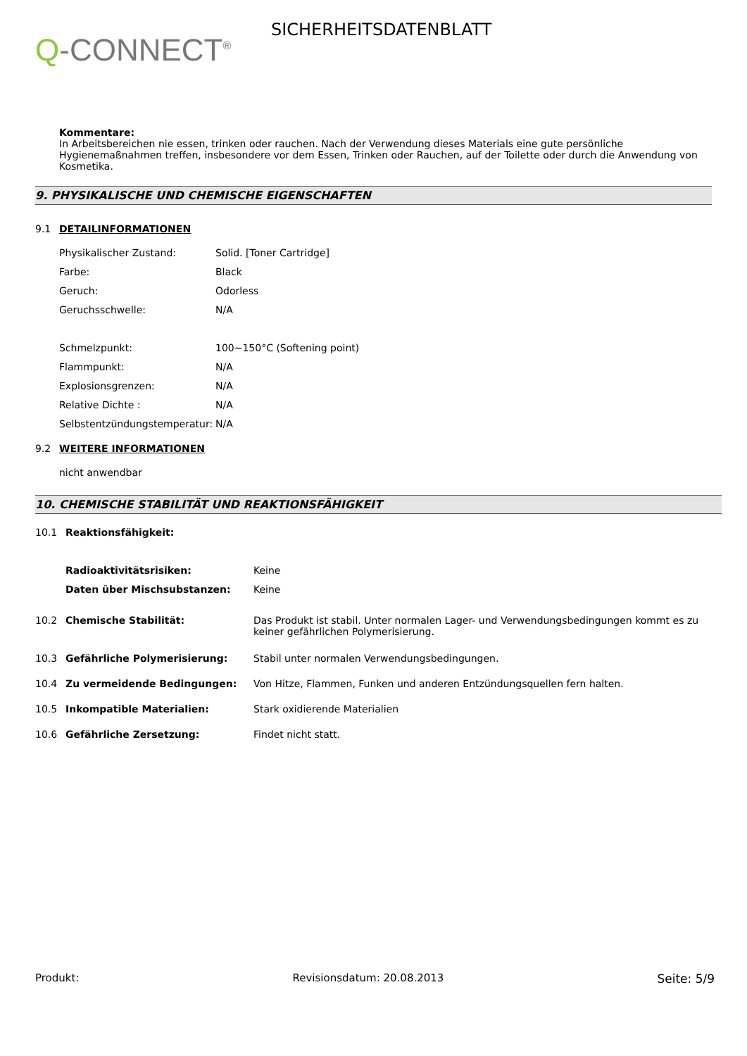Q-CONNECT<sup>®</sup>
SICHERHEITSDATENBLATT
Kommentare:
In Arbeitsbereichen nie essen, trinken oder rauchen. Nach der Verwendung dieses Materials eine gute persönliche Hygienemaßnahmen treffen, insbesondere vor dem Essen, Trinken oder Rauchen, auf der Toilette oder durch die Anwendung von Kosmetika.
9. PHYSIKALISCHE UND CHEMISCHE EIGENSCHAFTEN
9.1 DETAILINFORMATIONEN
| Physikalischer Zustand: | Solid. [Toner Cartridge] |
| Farbe: | Black |
| Geruch: | Odorless |
| Geruchsschwelle: | N/A |
| Schmelzpunkt: | 100~150°C (Softening point) |
| Flammpunkt: | N/A |
| Explosionsgrenzen: | N/A |
| Relative Dichte : | N/A |
| Selbstentzündungstemperatur: | N/A |
9.2 WEITERE INFORMATIONEN
nicht anwendbar
10. CHEMISCHE STABILITÄT UND REAKTIONSFÄHIGKEIT
| 10.1 | Reaktionsfähigkeit: | |
| | Radioaktivitätsrisiken: | Keine |
| | Daten über Mischsubstanzen: | Keine |
| 10.2 | Chemische Stabilität: | Das Produkt ist stabil. Unter normalen Lager- und Verwendungsbedingungen kommt es zu keiner gefährlichen Polymerisierung. |
| 10.3 | Gefährliche Polymerisierung: | Stabil unter normalen Verwendungsbedingungen. |
| 10.4 | Zu vermeidende Bedingungen: | Von Hitze, Flammen, Funken und anderen Entzündungsquellen fern halten. |
| 10.5 | Inkompatible Materialien: | Stark oxidierende Materialien |
| 10.6 | Gefährliche Zersetzung: | Findet nicht statt. |
Produkt: Revisionsdatum: 20.08.2013 Seite: 5/9